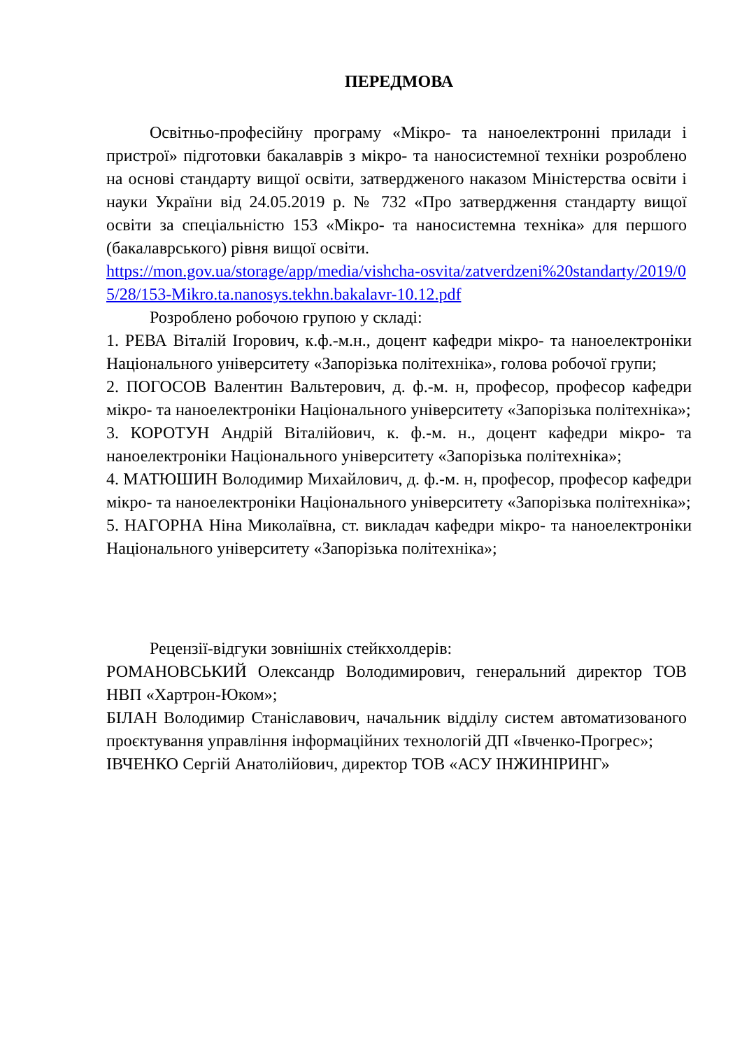ПЕРЕДМОВА
Освітньо-професійну програму «Мікро- та наноелектронні прилади і пристрої» підготовки бакалаврів з мікро- та наносистемної техніки розроблено на основі стандарту вищої освіти, затвердженого наказом Міністерства освіти і науки України від 24.05.2019 р. № 732 «Про затвердження стандарту вищої освіти за спеціальністю 153 «Мікро- та наносистемна техніка» для першого (бакалаврського) рівня вищої освіти.
https://mon.gov.ua/storage/app/media/vishcha-osvita/zatverdzeni%20standarty/2019/05/28/153-Mikro.ta.nanosys.tekhn.bakalavr-10.12.pdf
Розроблено робочою групою у складі:
1. РЕВА Віталій Ігорович, к.ф.-м.н., доцент кафедри мікро- та наноелектроніки Національного університету «Запорізька політехніка», голова робочої групи;
2. ПОГОСОВ Валентин Вальтерович, д. ф.-м. н, професор, професор кафедри мікро- та наноелектроніки Національного університету «Запорізька політехніка»;
3. КОРОТУН Андрій Віталійович, к. ф.-м. н., доцент кафедри мікро- та наноелектроніки Національного університету «Запорізька політехніка»;
4. МАТЮШИН Володимир Михайлович, д. ф.-м. н, професор, професор кафедри мікро- та наноелектроніки Національного університету «Запорізька політехніка»;
5. НАГОРНА Ніна Миколаївна, ст. викладач кафедри мікро- та наноелектроніки Національного університету «Запорізька політехніка»;
Рецензії-відгуки зовнішніх стейкхолдерів:
РОМАНОВСЬКИЙ Олександр Володимирович, генеральний директор ТОВ НВП «Хартрон-Юком»;
БІЛАН Володимир Станіславович, начальник відділу систем автоматизованого проєктування управління інформаційних технологій ДП «Івченко-Прогрес»;
ІВЧЕНКО Сергій Анатолійович, директор ТОВ «АСУ ІНЖИНІРИНГ»